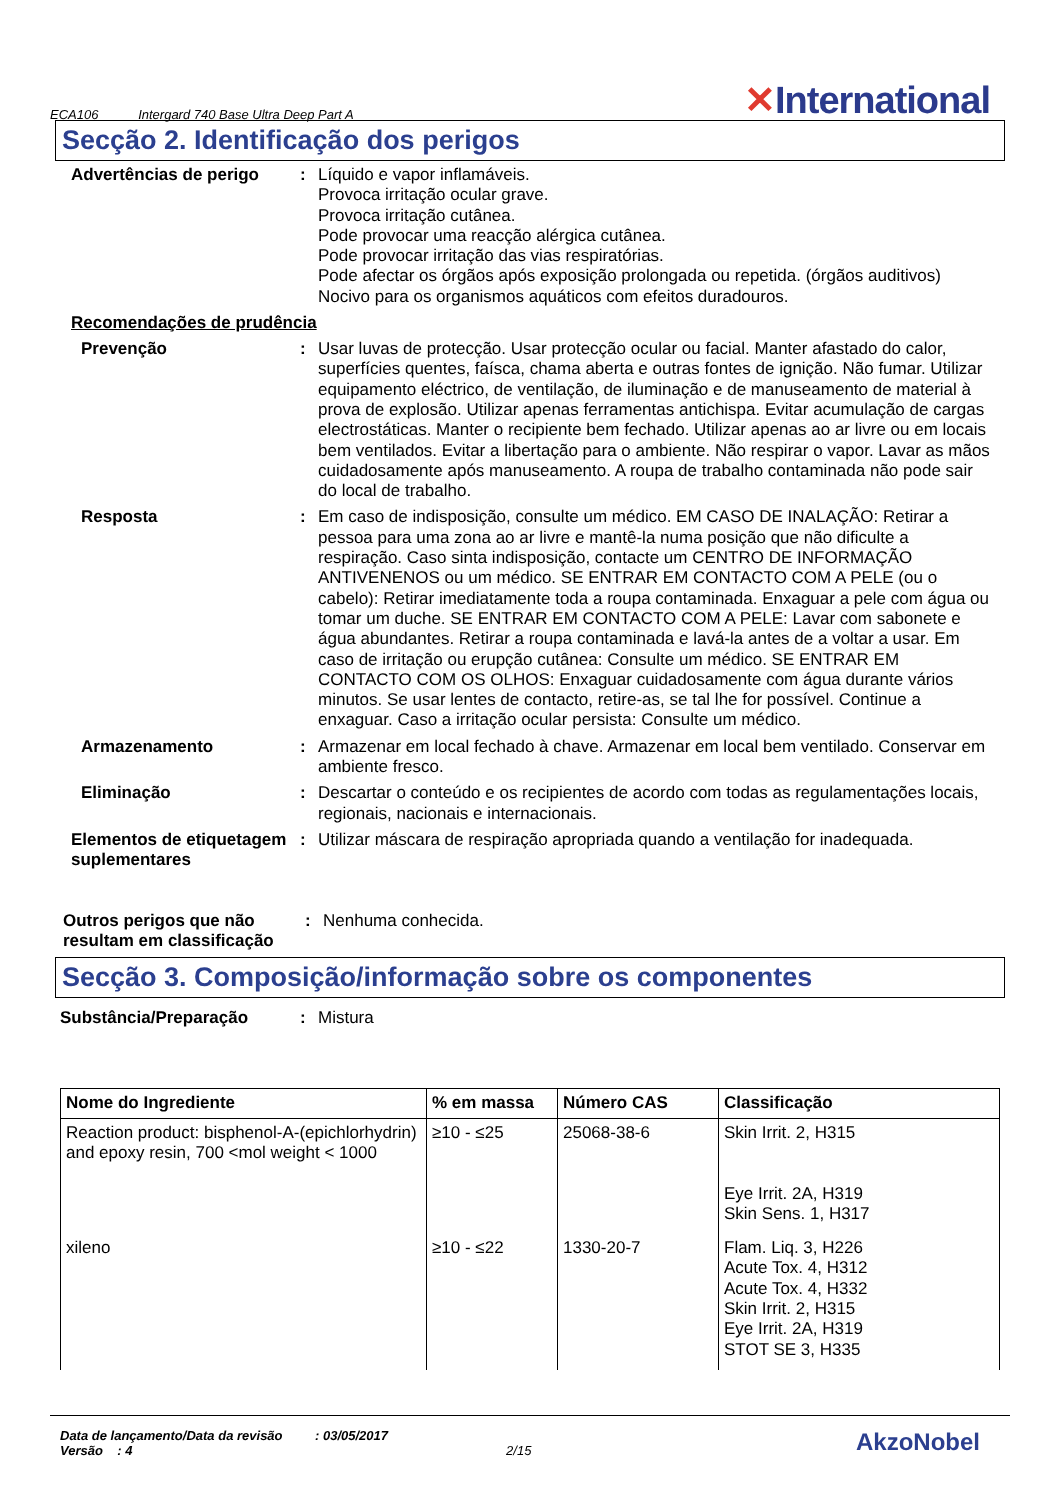ECA106 Intergard 740 Base Ultra Deep Part A
✕International
Secção 2. Identificação dos perigos
Advertências de perigo : Líquido e vapor inflamáveis.
Provoca irritação ocular grave.
Provoca irritação cutânea.
Pode provocar uma reacção alérgica cutânea.
Pode provocar irritação das vias respiratórias.
Pode afectar os órgãos após exposição prolongada ou repetida. (órgãos auditivos)
Nocivo para os organismos aquáticos com efeitos duradouros.
Recomendações de prudência
Prevenção : Usar luvas de protecção. Usar protecção ocular ou facial. Manter afastado do calor, superfícies quentes, faísca, chama aberta e outras fontes de ignição. Não fumar. Utilizar equipamento eléctrico, de ventilação, de iluminação e de manuseamento de material à prova de explosão. Utilizar apenas ferramentas antichispa. Evitar acumulação de cargas electrostáticas. Manter o recipiente bem fechado. Utilizar apenas ao ar livre ou em locais bem ventilados. Evitar a libertação para o ambiente. Não respirar o vapor. Lavar as mãos cuidadosamente após manuseamento. A roupa de trabalho contaminada não pode sair do local de trabalho.
Resposta : Em caso de indisposição, consulte um médico. EM CASO DE INALAÇÃO: Retirar a pessoa para uma zona ao ar livre e mantê-la numa posição que não dificulte a respiração. Caso sinta indisposição, contacte um CENTRO DE INFORMAÇÃO ANTIVENENOS ou um médico. SE ENTRAR EM CONTACTO COM A PELE (ou o cabelo): Retirar imediatamente toda a roupa contaminada. Enxaguar a pele com água ou tomar um duche. SE ENTRAR EM CONTACTO COM A PELE: Lavar com sabonete e água abundantes. Retirar a roupa contaminada e lavá-la antes de a voltar a usar. Em caso de irritação ou erupção cutânea: Consulte um médico. SE ENTRAR EM CONTACTO COM OS OLHOS: Enxaguar cuidadosamente com água durante vários minutos. Se usar lentes de contacto, retire-as, se tal lhe for possível. Continue a enxaguar. Caso a irritação ocular persista: Consulte um médico.
Armazenamento : Armazenar em local fechado à chave. Armazenar em local bem ventilado. Conservar em ambiente fresco.
Eliminação : Descartar o conteúdo e os recipientes de acordo com todas as regulamentações locais, regionais, nacionais e internacionais.
Elementos de etiquetagem suplementares
: Utilizar máscara de respiração apropriada quando a ventilação for inadequada.
Outros perigos que não resultam em classificação
: Nenhuma conhecida.
Secção 3. Composição/informação sobre os componentes
Substância/Preparação : Mistura
| Nome do Ingrediente | % em massa | Número CAS | Classificação |
| --- | --- | --- | --- |
| Reaction product: bisphenol-A-(epichlorhydrin) and epoxy resin, 700 <mol weight < 1000 | ≥10 - ≤25 | 25068-38-6 | Skin Irrit. 2, H315 Eye Irrit. 2A, H319 Skin Sens. 1, H317 |
| xileno | ≥10 - ≤22 | 1330-20-7 | Flam. Liq. 3, H226 Acute Tox. 4, H312 Acute Tox. 4, H332 Skin Irrit. 2, H315 Eye Irrit. 2A, H319 STOT SE 3, H335 |
Data de lançamento/Data da revisão : 03/05/2017
Versão : 4 2/15
AkzoNobel